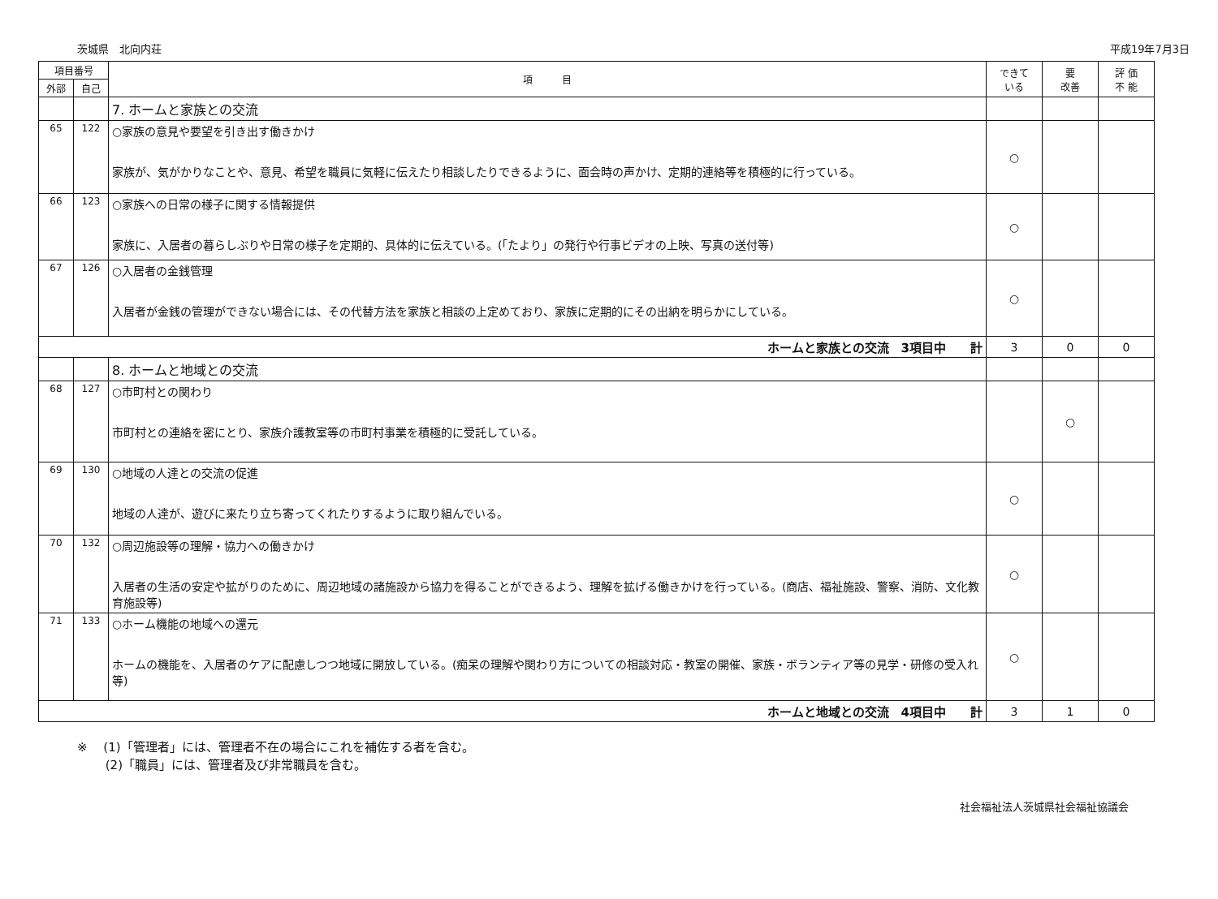茨城県　北向内荘 平成19年7月3日
| 項目番号 | | 項 目 | できて いる | 要 改善 | 評 価 不 能 |
| --- | --- | --- | --- | --- | --- |
| 外部 | 自己 | | | | |
| | | 7. ホームと家族との交流 | | | |
| 65 | 122 | ○家族の意見や要望を引き出す働きかけ 家族が、気がかりなことや、意見、希望を職員に気軽に伝えたり相談したりできるように、面会時の声かけ、定期的連絡等を積極的に行っている。 | ○ | | |
| 66 | 123 | ○家族への日常の様子に関する情報提供 家族に、入居者の暮らしぶりや日常の様子を定期的、具体的に伝えている。(「たより」の発行や行事ビデオの上映、写真の送付等) | ○ | | |
| 67 | 126 | ○入居者の金銭管理 入居者が金銭の管理ができない場合には、その代替方法を家族と相談の上定めており、家族に定期的にその出納を明らかにしている。 | ○ | | |
| ホームと家族との交流 3項目中 計 | | | 3 | 0 | 0 |
| | | 8. ホームと地域との交流 | | | |
| 68 | 127 | ○市町村との関わり 市町村との連絡を密にとり、家族介護教室等の市町村事業を積極的に受託している。 | | ○ | |
| 69 | 130 | ○地域の人達との交流の促進 地域の人達が、遊びに来たり立ち寄ってくれたりするように取り組んでいる。 | ○ | | |
| 70 | 132 | ○周辺施設等の理解・協力への働きかけ 入居者の生活の安定や拡がりのために、周辺地域の諸施設から協力を得ることができるよう、理解を拡げる働きかけを行っている。(商店、福祉施設、警察、消防、文化教育施設等) | ○ | | |
| 71 | 133 | ○ホーム機能の地域への還元 ホームの機能を、入居者のケアに配慮しつつ地域に開放している。(痴呆の理解や関わり方についての相談対応・教室の開催、家族・ボランティア等の見学・研修の受入れ等) | ○ | | |
| ホームと地域との交流 4項目中 計 | | | 3 | 1 | 0 |
※　 (1)「管理者」には、管理者不在の場合にこれを補佐する者を含む。
　　 (2)「職員」には、管理者及び非常職員を含む。
社会福祉法人茨城県社会福祉協議会